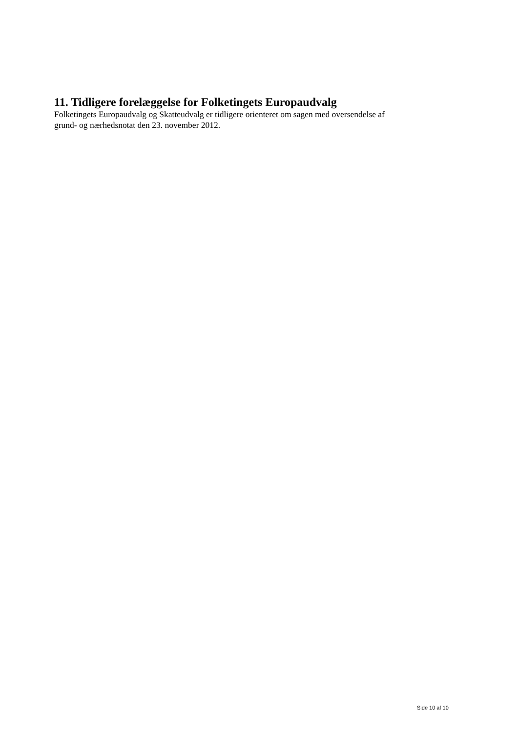11. Tidligere forelæggelse for Folketingets Europaudvalg
Folketingets Europaudvalg og Skatteudvalg er tidligere orienteret om sagen med oversendelse af grund- og nærhedsnotat den 23. november 2012.
Side 10 af 10